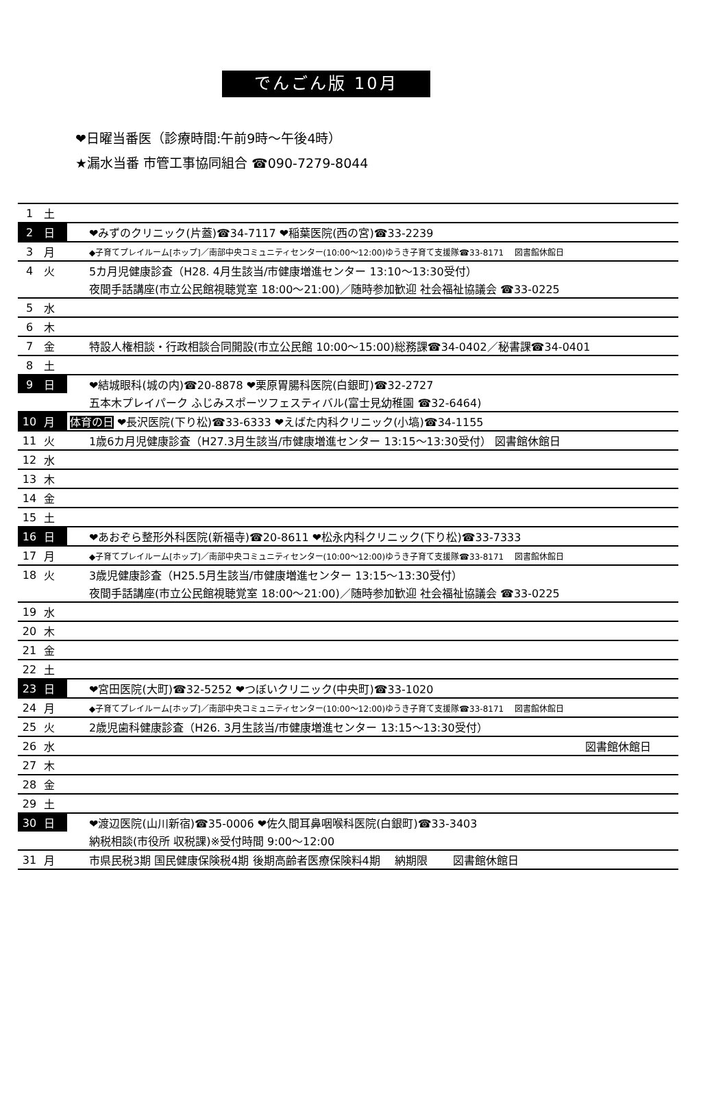でんごん版 10月
❤日曜当番医（診療時間:午前9時～午後4時）
★漏水当番 市管工事協同組合 ☎090-7279-8044
| 1 | 土 | |
| 2 | 日 | ❤みずのクリニック(片蓋)☎34-7117 ❤稲葉医院(西の宮)☎33-2239 |
| 3 | 月 | ◆子育てプレイルーム[ホップ]／南部中央コミュニティセンター(10:00～12:00)ゆうき子育て支援隊☎33-8171 図書館休館日 |
| 4 | 火 | 5カ月児健康診査（H28. 4月生該当/市健康増進センター 13:10～13:30受付） |
| | | 夜間手話講座(市立公民館視聴覚室 18:00～21:00)／随時参加歓迎 社会福祉協議会 ☎33-0225 |
| 5 | 水 | |
| 6 | 木 | |
| 7 | 金 | 特設人権相談・行政相談合同開設(市立公民館 10:00～15:00)総務課☎34-0402／秘書課☎34-0401 |
| 8 | 土 | |
| 9 | 日 | ❤結城眼科(城の内)☎20-8878 ❤栗原胃腸科医院(白銀町)☎32-2727 |
| | | 五本木プレイパーク ふじみスポーツフェスティバル(富士見幼稚園 ☎32-6464) |
| 10 | 月 | 体育の日 ❤長沢医院(下り松)☎33-6333 ❤えばた内科クリニック(小塙)☎34-1155 |
| 11 | 火 | 1歳6カ月児健康診査（H27.3月生該当/市健康増進センター 13:15～13:30受付） 図書館休館日 |
| 12 | 水 | |
| 13 | 木 | |
| 14 | 金 | |
| 15 | 土 | |
| 16 | 日 | ❤あおぞら整形外科医院(新福寺)☎20-8611 ❤松永内科クリニック(下り松)☎33-7333 |
| 17 | 月 | ◆子育てプレイルーム[ホップ]／南部中央コミュニティセンター(10:00～12:00)ゆうき子育て支援隊☎33-8171 図書館休館日 |
| 18 | 火 | 3歳児健康診査（H25.5月生該当/市健康増進センター 13:15～13:30受付） |
| | | 夜間手話講座(市立公民館視聴覚室 18:00～21:00)／随時参加歓迎 社会福祉協議会 ☎33-0225 |
| 19 | 水 | |
| 20 | 木 | |
| 21 | 金 | |
| 22 | 土 | |
| 23 | 日 | ❤宮田医院(大町)☎32-5252 ❤つぼいクリニック(中央町)☎33-1020 |
| 24 | 月 | ◆子育てプレイルーム[ホップ]／南部中央コミュニティセンター(10:00～12:00)ゆうき子育て支援隊☎33-8171 図書館休館日 |
| 25 | 火 | 2歳児歯科健康診査（H26. 3月生該当/市健康増進センター 13:15～13:30受付） |
| 26 | 水 | 図書館休館日 |
| 27 | 木 | |
| 28 | 金 | |
| 29 | 土 | |
| 30 | 日 | ❤渡辺医院(山川新宿)☎35-0006 ❤佐久間耳鼻咽喉科医院(白銀町)☎33-3403 |
| | | 納税相談(市役所 収税課)※受付時間 9:00～12:00 |
| 31 | 月 | 市県民税3期 国民健康保険税4期 後期高齢者医療保険料4期 納期限 図書館休館日 |